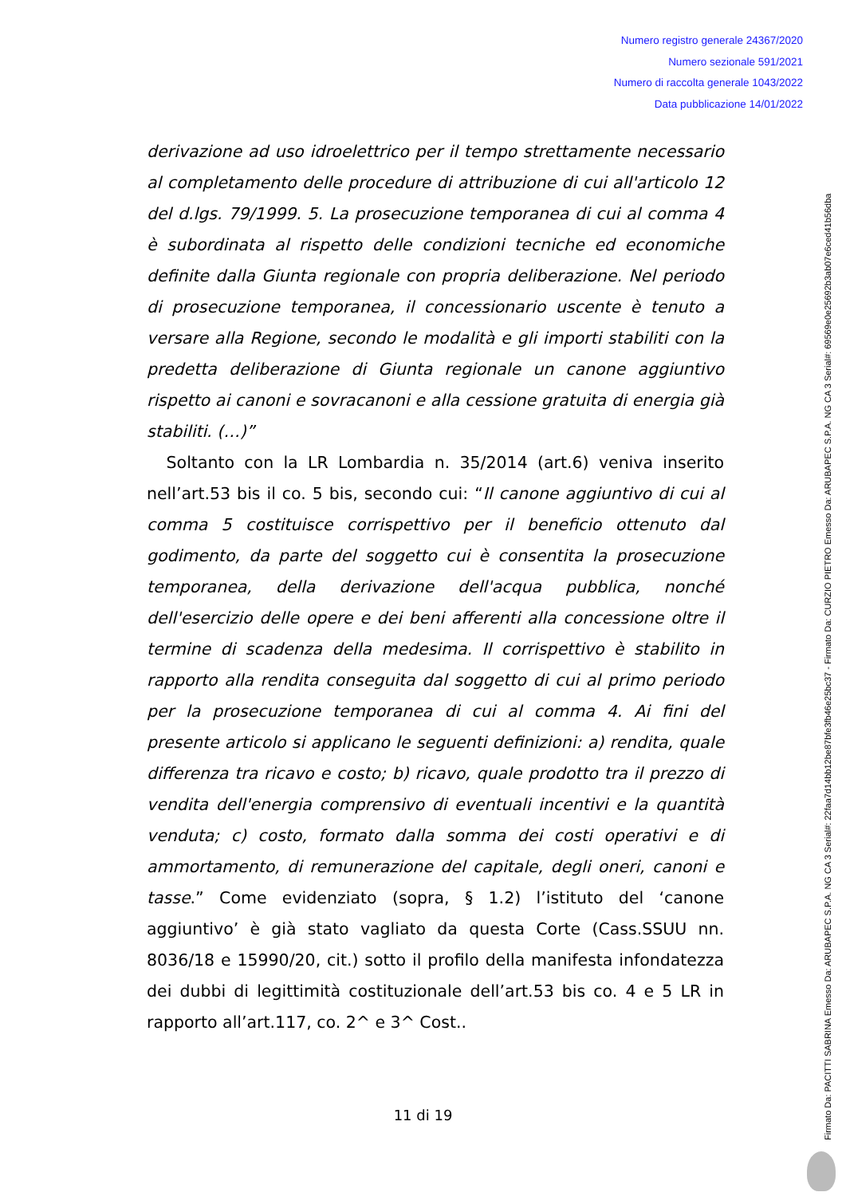Numero registro generale 24367/2020
Numero sezionale 591/2021
Numero di raccolta generale 1043/2022
Data pubblicazione 14/01/2022
derivazione ad uso idroelettrico per il tempo strettamente necessario al completamento delle procedure di attribuzione di cui all'articolo 12 del d.lgs. 79/1999. 5. La prosecuzione temporanea di cui al comma 4 è subordinata al rispetto delle condizioni tecniche ed economiche definite dalla Giunta regionale con propria deliberazione. Nel periodo di prosecuzione temporanea, il concessionario uscente è tenuto a versare alla Regione, secondo le modalità e gli importi stabiliti con la predetta deliberazione di Giunta regionale un canone aggiuntivo rispetto ai canoni e sovracanoni e alla cessione gratuita di energia già stabiliti. (…)”
Soltanto con la LR Lombardia n. 35/2014 (art.6) veniva inserito nell’art.53 bis il co. 5 bis, secondo cui: “Il canone aggiuntivo di cui al comma 5 costituisce corrispettivo per il beneficio ottenuto dal godimento, da parte del soggetto cui è consentita la prosecuzione temporanea, della derivazione dell'acqua pubblica, nonché dell'esercizio delle opere e dei beni afferenti alla concessione oltre il termine di scadenza della medesima. Il corrispettivo è stabilito in rapporto alla rendita conseguita dal soggetto di cui al primo periodo per la prosecuzione temporanea di cui al comma 4. Ai fini del presente articolo si applicano le seguenti definizioni: a) rendita, quale differenza tra ricavo e costo; b) ricavo, quale prodotto tra il prezzo di vendita dell'energia comprensivo di eventuali incentivi e la quantità venduta; c) costo, formato dalla somma dei costi operativi e di ammortamento, di remunerazione del capitale, degli oneri, canoni e tasse.” Come evidenziato (sopra, § 1.2) l’istituto del ‘canone aggiuntivo’ è già stato vagliato da questa Corte (Cass.SSUU nn. 8036/18 e 15990/20, cit.) sotto il profilo della manifesta infondatezza dei dubbi di legittimità costituzionale dell’art.53 bis co. 4 e 5 LR in rapporto all’art.117, co. 2^ e 3^ Cost..
11 di 19
Firmato Da: PACITTI SABRINA Emesso Da: ARUBAPEC S.P.A. NG CA 3 Serial#: 22faa7d14bb12be87bfe3fb46e25bc37 - Firmato Da: CURZIO PIETRO Emesso Da: ARUBAPEC S.P.A. NG CA 3 Serial#: 69569e0e25692b3ab07e6ced41b56dba